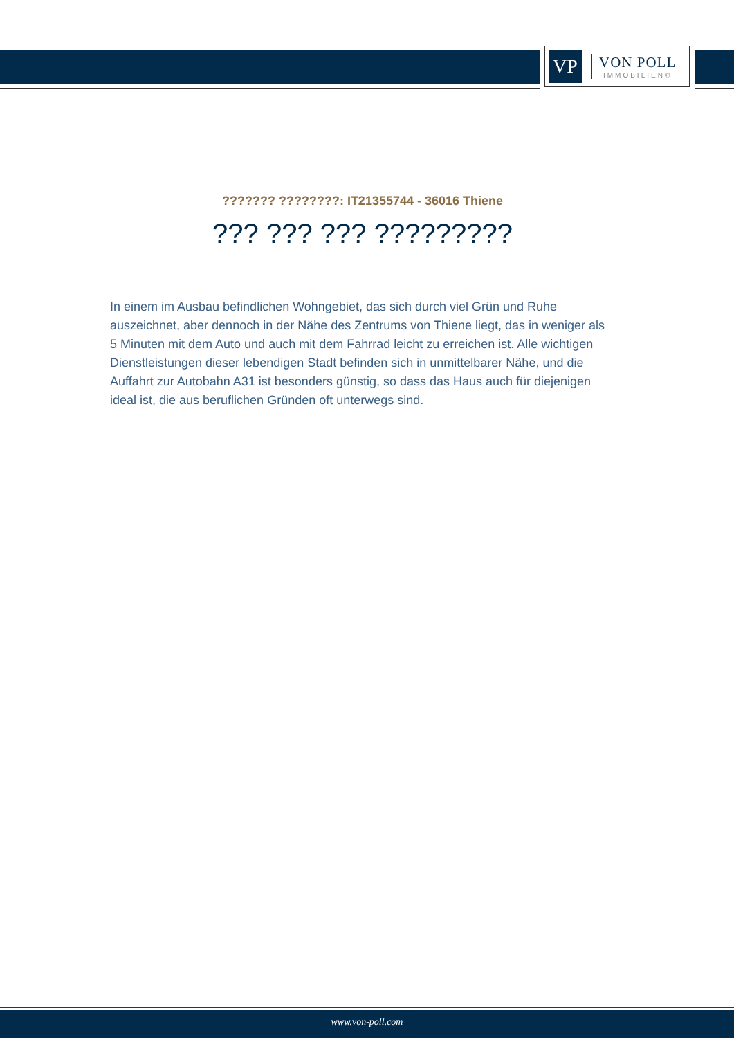VP
VON POLL
IMMOBILIEN®
??????? ????????: IT21355744 - 36016 Thiene
??? ??? ??? ?????????
In einem im Ausbau befindlichen Wohngebiet, das sich durch viel Grün und Ruhe auszeichnet, aber dennoch in der Nähe des Zentrums von Thiene liegt, das in weniger als 5 Minuten mit dem Auto und auch mit dem Fahrrad leicht zu erreichen ist. Alle wichtigen Dienstleistungen dieser lebendigen Stadt befinden sich in unmittelbarer Nähe, und die Auffahrt zur Autobahn A31 ist besonders günstig, so dass das Haus auch für diejenigen ideal ist, die aus beruflichen Gründen oft unterwegs sind.
www.von-poll.com